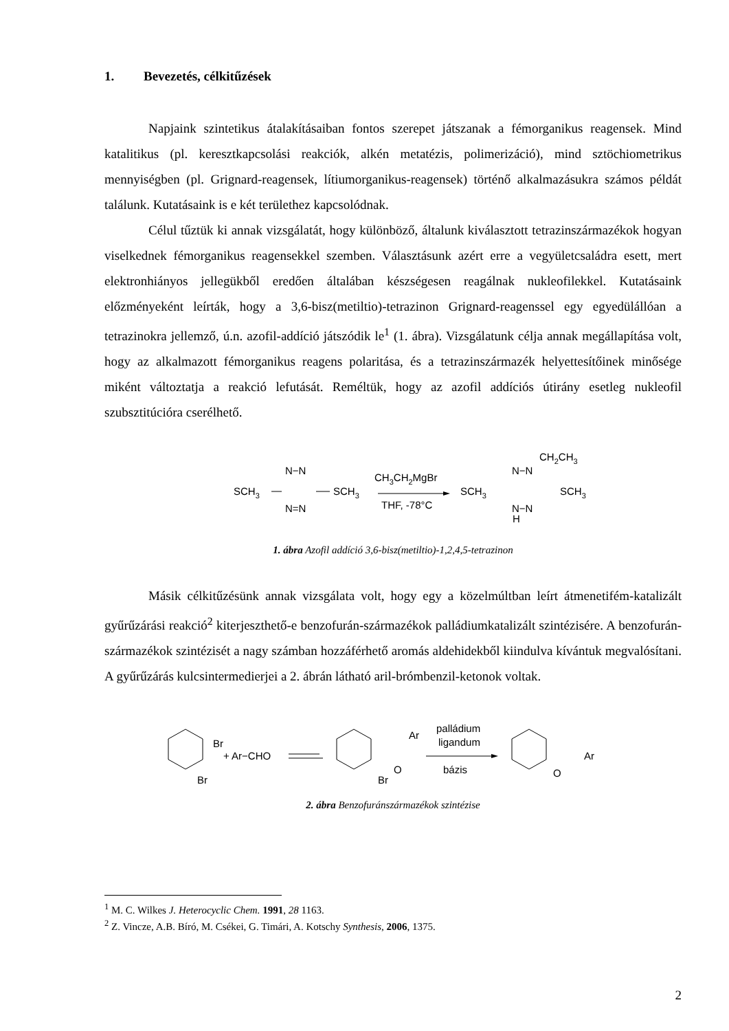1. Bevezetés, célkitűzések
Napjaink szintetikus átalakításaiban fontos szerepet játszanak a fémorganikus reagensek. Mind katalitikus (pl. keresztkapcsolási reakciók, alkén metatézis, polimerizáció), mind sztöchiometrikus mennyiségben (pl. Grignard-reagensek, lítiumorganikus-reagensek) történő alkalmazásukra számos példát találunk. Kutatásaink is e két területhez kapcsolódnak.
Célul tűztük ki annak vizsgálatát, hogy különböző, általunk kiválasztott tetrazinszármazékok hogyan viselkednek fémorganikus reagensekkel szemben. Választásunk azért erre a vegyületcsaládra esett, mert elektronhiányos jellegükből eredően általában készségesen reagálnak nukleofilekkel. Kutatásaink előzményeként leírták, hogy a 3,6-bisz(metiltio)-tetrazinon Grignard-reagenssel egy egyedülállóan a tetrazinokra jellemző, ú.n. azofil-addíció játszódik le<sup>1</sup> (1. ábra). Vizsgálatunk célja annak megállapítása volt, hogy az alkalmazott fémorganikus reagens polaritása, és a tetrazinszármazék helyettesítőinek minősége miként változtatja a reakció lefutását. Reméltük, hogy az azofil addíciós útirány esetleg nukleofil szubsztitúcióra cserélhető.
SCH3
N−N
N=N
SCH3
CH3CH2MgBr
THF, -78°C
SCH3
CH2CH3
N−N
N−N
H
SCH3
1. ábra Azofil addíció 3,6-bisz(metiltio)-1,2,4,5-tetrazinon
Másik célkitűzésünk annak vizsgálata volt, hogy egy a közelmúltban leírt átmenetifém-katalizált gyűrűzárási reakció<sup>2</sup> kiterjeszthető-e benzofurán-származékok palládiumkatalizált szintézisére. A benzofurán-származékok szintézisét a nagy számban hozzáférhető aromás aldehidekből kiindulva kívántuk megvalósítani. A gyűrűzárás kulcsintermedierjei a 2. ábrán látható aril-brómbenzil-ketonok voltak.
Br
Br
+ Ar−CHO
Ar
O
Br
palládium
ligandum
bázis
O
Ar
2. ábra Benzofuránszármazékok szintézise
<sup>1</sup> M. C. Wilkes J. Heterocyclic Chem. 1991, 28 1163.
<sup>2</sup> Z. Vincze, A.B. Bíró, M. Csékei, G. Timári, A. Kotschy Synthesis, 2006, 1375.
2